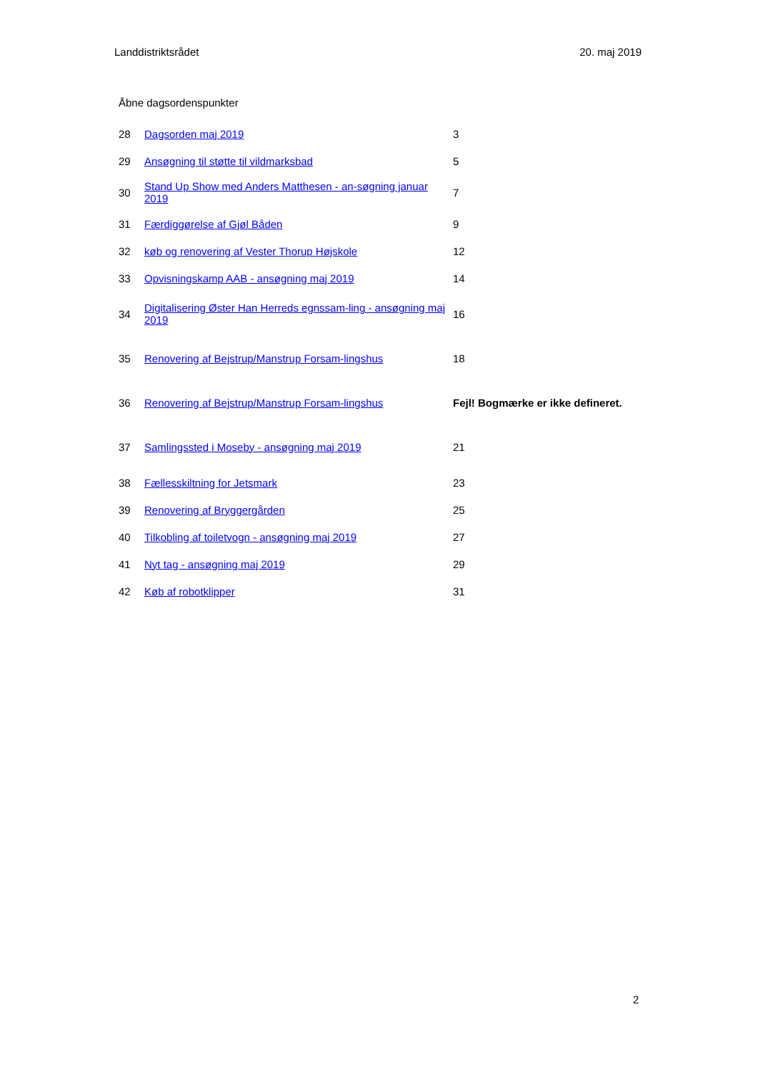Landdistriktsrådet 20. maj 2019
Åbne dagsordenspunkter
| 28 | Dagsorden maj 2019 | 3 |
| 29 | Ansøgning til støtte til vildmarksbad | 5 |
| 30 | Stand Up Show med Anders Matthesen - an-søgning januar 2019 | 7 |
| 31 | Færdiggørelse af Gjøl Båden | 9 |
| 32 | køb og renovering af Vester Thorup Højskole | 12 |
| 33 | Opvisningskamp AAB - ansøgning maj 2019 | 14 |
| 34 | Digitalisering Øster Han Herreds egnssam-ling - ansøgning maj 2019 | 16 |
| 35 | Renovering af Bejstrup/Manstrup Forsam-lingshus | 18 |
| 36 | Renovering af Bejstrup/Manstrup Forsam-lingshus | Fejl! Bogmærke er ikke defineret. |
| 37 | Samlingssted i Moseby - ansøgning maj 2019 | 21 |
| 38 | Fællesskiltning for Jetsmark | 23 |
| 39 | Renovering af Bryggergården | 25 |
| 40 | Tilkobling af toiletvogn - ansøgning maj 2019 | 27 |
| 41 | Nyt tag - ansøgning maj 2019 | 29 |
| 42 | Køb af robotklipper | 31 |
2